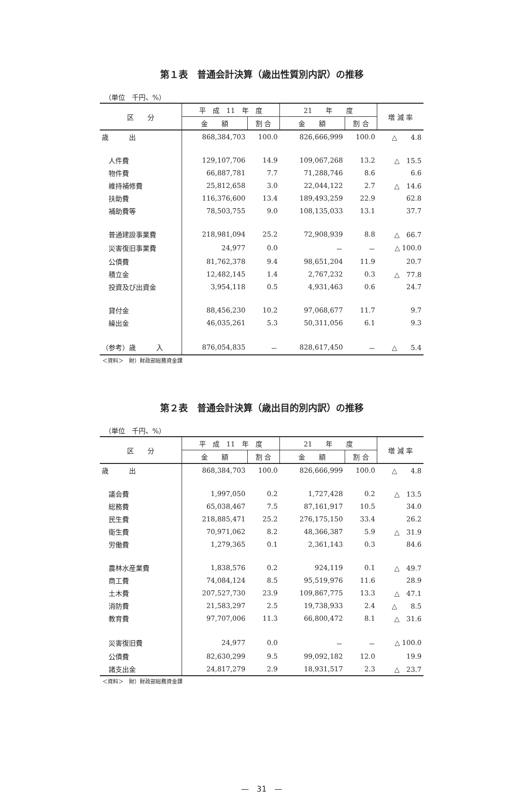第１表　普通会計決算（歳出性質別内訳）の推移
（単位　千円、%）
| 区 分 | 平 成 11 年 度 | | 21 年 度 | | 増 減 率 | |
| --- | --- | --- | --- | --- | --- | --- |
| | 金 額 | 割 合 | 金 額 | 割 合 | | |
| 歳 出 | 868,384,703 | 100.0 | 826,666,999 | 100.0 | △ 4.8 | |
| 人件費 | 129,107,706 | 14.9 | 109,067,268 | 13.2 | △ 15.5 | |
| 物件費 | 66,887,781 | 7.7 | 71,288,746 | 8.6 | 6.6 | |
| 維持補修費 | 25,812,658 | 3.0 | 22,044,122 | 2.7 | △ 14.6 | |
| 扶助費 | 116,376,600 | 13.4 | 189,493,259 | 22.9 | 62.8 | |
| 補助費等 | 78,503,755 | 9.0 | 108,135,033 | 13.1 | 37.7 | |
| 普通建設事業費 | 218,981,094 | 25.2 | 72,908,939 | 8.8 | △ 66.7 | |
| 災害復旧事業費 | 24,977 | 0.0 | － | － | △ 100.0 | |
| 公債費 | 81,762,378 | 9.4 | 98,651,204 | 11.9 | 20.7 | |
| 積立金 | 12,482,145 | 1.4 | 2,767,232 | 0.3 | △ 77.8 | |
| 投資及び出資金 | 3,954,118 | 0.5 | 4,931,463 | 0.6 | 24.7 | |
| 貸付金 | 88,456,230 | 10.2 | 97,068,677 | 11.7 | 9.7 | |
| 繰出金 | 46,035,261 | 5.3 | 50,311,056 | 6.1 | 9.3 | |
| （参考）歳 入 | 876,054,835 | － | 828,617,450 | － | △ 5.4 | |
＜資料＞　財）財政部総務資金課
第２表　普通会計決算（歳出目的別内訳）の推移
（単位　千円、%）
| 区 分 | 平 成 11 年 度 | | 21 年 度 | | 増 減 率 | |
| --- | --- | --- | --- | --- | --- | --- |
| | 金 額 | 割 合 | 金 額 | 割 合 | | |
| 歳 出 | 868,384,703 | 100.0 | 826,666,999 | 100.0 | △ 4.8 | |
| 議会費 | 1,997,050 | 0.2 | 1,727,428 | 0.2 | △ 13.5 | |
| 総務費 | 65,038,467 | 7.5 | 87,161,917 | 10.5 | 34.0 | |
| 民生費 | 218,885,471 | 25.2 | 276,175,150 | 33.4 | 26.2 | |
| 衛生費 | 70,971,062 | 8.2 | 48,366,387 | 5.9 | △ 31.9 | |
| 労働費 | 1,279,365 | 0.1 | 2,361,143 | 0.3 | 84.6 | |
| 農林水産業費 | 1,838,576 | 0.2 | 924,119 | 0.1 | △ 49.7 | |
| 商工費 | 74,084,124 | 8.5 | 95,519,976 | 11.6 | 28.9 | |
| 土木費 | 207,527,730 | 23.9 | 109,867,775 | 13.3 | △ 47.1 | |
| 消防費 | 21,583,297 | 2.5 | 19,738,933 | 2.4 | △ 8.5 | |
| 教育費 | 97,707,006 | 11.3 | 66,800,472 | 8.1 | △ 31.6 | |
| 災害復旧費 | 24,977 | 0.0 | － | － | △ 100.0 | |
| 公債費 | 82,630,299 | 9.5 | 99,092,182 | 12.0 | 19.9 | |
| 諸支出金 | 24,817,279 | 2.9 | 18,931,517 | 2.3 | △ 23.7 | |
＜資料＞　財）財政部総務資金課
—　31　—